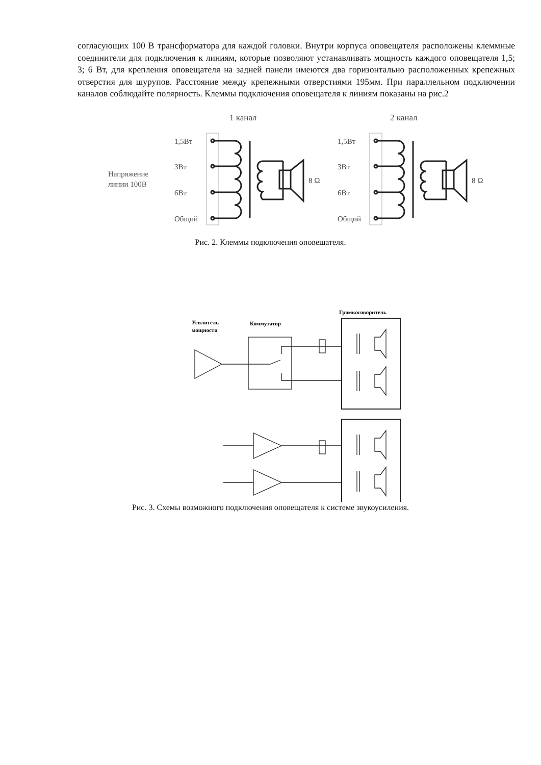согласующих 100 В трансформатора для каждой головки. Внутри корпуса оповещателя расположены клеммные соединители для подключения к линиям, которые позволяют устанавливать мощность каждого оповещателя 1,5; 3; 6 Вт, для крепления оповещателя на задней панели имеются два горизонтально расположенных крепежных отверстия для шурупов. Расстояние между крепежными отверстиями 195мм. При параллельном подключении каналов соблюдайте полярность. Клеммы подключения оповещателя к линиям показаны на рис.2
Напряжение
линии 100В
1 канал
2 канал
1,5Вт
3Вт
6Вт
Общий
8 Ω
1,5Вт
3Вт
6Вт
Общий
8 Ω
Рис. 2. Клеммы подключения оповещателя.
Усилитель
мощности
Коммутатор
Громкоговоритель
Рис. 3. Схемы возможного подключения оповещателя к системе звукоусиления.